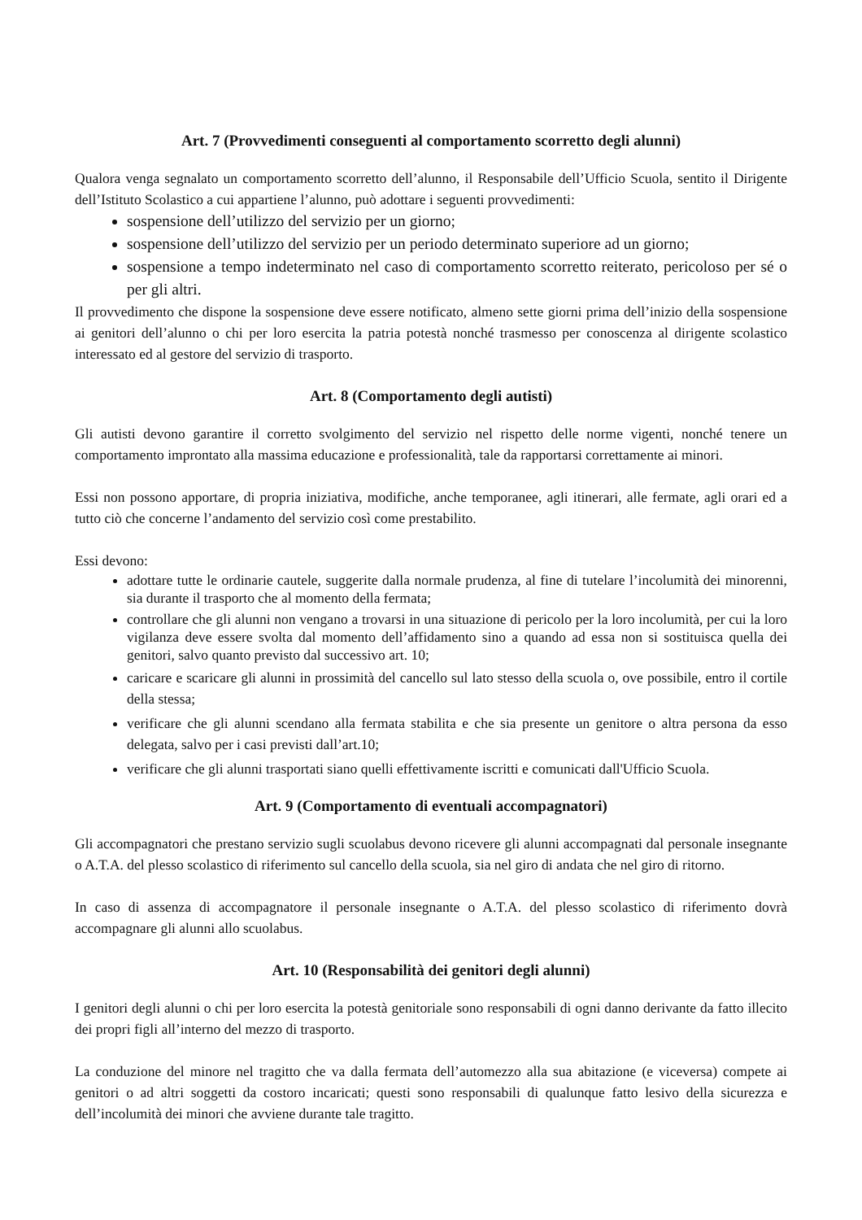Art. 7 (Provvedimenti conseguenti al comportamento scorretto degli alunni)
Qualora venga segnalato un comportamento scorretto dell’alunno, il Responsabile dell’Ufficio Scuola, sentito il Dirigente dell’Istituto Scolastico a cui appartiene l’alunno, può adottare i seguenti provvedimenti:
sospensione dell’utilizzo del servizio per un giorno;
sospensione dell’utilizzo del servizio per un periodo determinato superiore ad un giorno;
sospensione a tempo indeterminato nel caso di comportamento scorretto reiterato, pericoloso per sé o per gli altri.
Il provvedimento che dispone la sospensione deve essere notificato, almeno sette giorni prima dell’inizio della sospensione ai genitori dell’alunno o chi per loro esercita la patria potestà nonché trasmesso per conoscenza al dirigente scolastico interessato ed al gestore del servizio di trasporto.
Art. 8 (Comportamento degli autisti)
Gli autisti devono garantire il corretto svolgimento del servizio nel rispetto delle norme vigenti, nonché tenere un comportamento improntato alla massima educazione e professionalità, tale da rapportarsi correttamente ai minori.
Essi non possono apportare, di propria iniziativa, modifiche, anche temporanee, agli itinerari, alle fermate, agli orari ed a tutto ciò che concerne l’andamento del servizio così come prestabilito.
Essi devono:
adottare tutte le ordinarie cautele, suggerite dalla normale prudenza, al fine di tutelare l’incolumità dei minorenni, sia durante il trasporto che al momento della fermata;
controllare che gli alunni non vengano a trovarsi in una situazione di pericolo per la loro incolumità, per cui la loro vigilanza deve essere svolta dal momento dell’affidamento sino a quando ad essa non si sostituisca quella dei genitori, salvo quanto previsto dal successivo art. 10;
caricare e scaricare gli alunni in prossimità del cancello sul lato stesso della scuola o, ove possibile, entro il cortile della stessa;
verificare che gli alunni scendano alla fermata stabilita e che sia presente un genitore o altra persona da esso delegata, salvo per i casi previsti dall’art.10;
verificare che gli alunni trasportati siano quelli effettivamente iscritti e comunicati dall'Ufficio Scuola.
Art. 9 (Comportamento di eventuali accompagnatori)
Gli accompagnatori che prestano servizio sugli scuolabus devono ricevere gli alunni accompagnati dal personale insegnante o A.T.A. del plesso scolastico di riferimento sul cancello della scuola, sia nel giro di andata che nel giro di ritorno.
In caso di assenza di accompagnatore il personale insegnante o A.T.A. del plesso scolastico di riferimento dovrà accompagnare gli alunni allo scuolabus.
Art. 10 (Responsabilità dei genitori degli alunni)
I genitori degli alunni o chi per loro esercita la potestà genitoriale sono responsabili di ogni danno derivante da fatto illecito dei propri figli all’interno del mezzo di trasporto.
La conduzione del minore nel tragitto che va dalla fermata dell’automezzo alla sua abitazione (e viceversa) compete ai genitori o ad altri soggetti da costoro incaricati; questi sono responsabili di qualunque fatto lesivo della sicurezza e dell’incolumità dei minori che avviene durante tale tragitto.